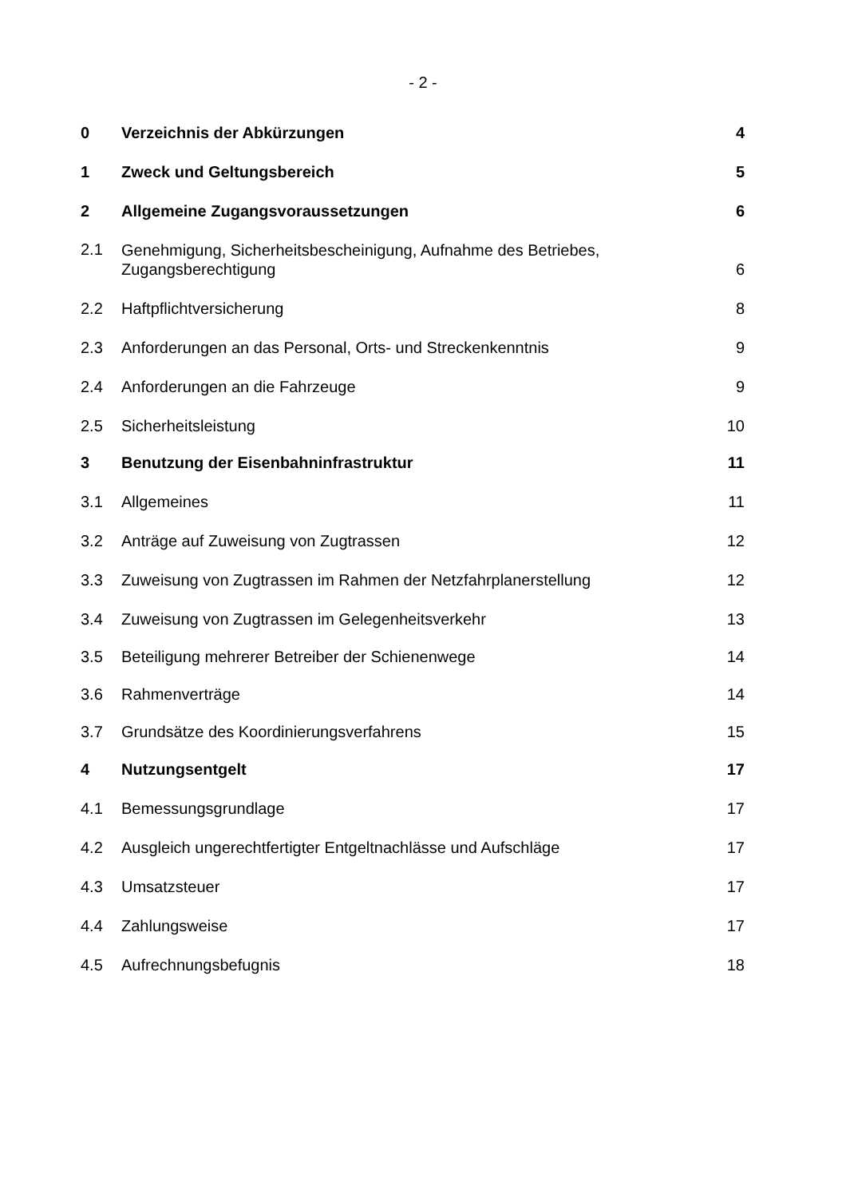- 2 -
0
Verzeichnis der Abkürzungen
4
1
Zweck und Geltungsbereich
5
2
Allgemeine Zugangsvoraussetzungen
6
2.1
Genehmigung, Sicherheitsbescheinigung, Aufnahme des Betriebes,
Zugangsberechtigung
6
2.2
Haftpflichtversicherung
8
2.3
Anforderungen an das Personal, Orts- und Streckenkenntnis
9
2.4
Anforderungen an die Fahrzeuge
9
2.5
Sicherheitsleistung
10
3
Benutzung der Eisenbahninfrastruktur
11
3.1
Allgemeines
11
3.2
Anträge auf Zuweisung von Zugtrassen
12
3.3
Zuweisung von Zugtrassen im Rahmen der Netzfahrplanerstellung
12
3.4
Zuweisung von Zugtrassen im Gelegenheitsverkehr
13
3.5
Beteiligung mehrerer Betreiber der Schienenwege
14
3.6
Rahmenverträge
14
3.7
Grundsätze des Koordinierungsverfahrens
15
4
Nutzungsentgelt
17
4.1
Bemessungsgrundlage
17
4.2
Ausgleich ungerechtfertigter Entgeltnachlässe und Aufschläge
17
4.3
Umsatzsteuer
17
4.4
Zahlungsweise
17
4.5
Aufrechnungsbefugnis
18